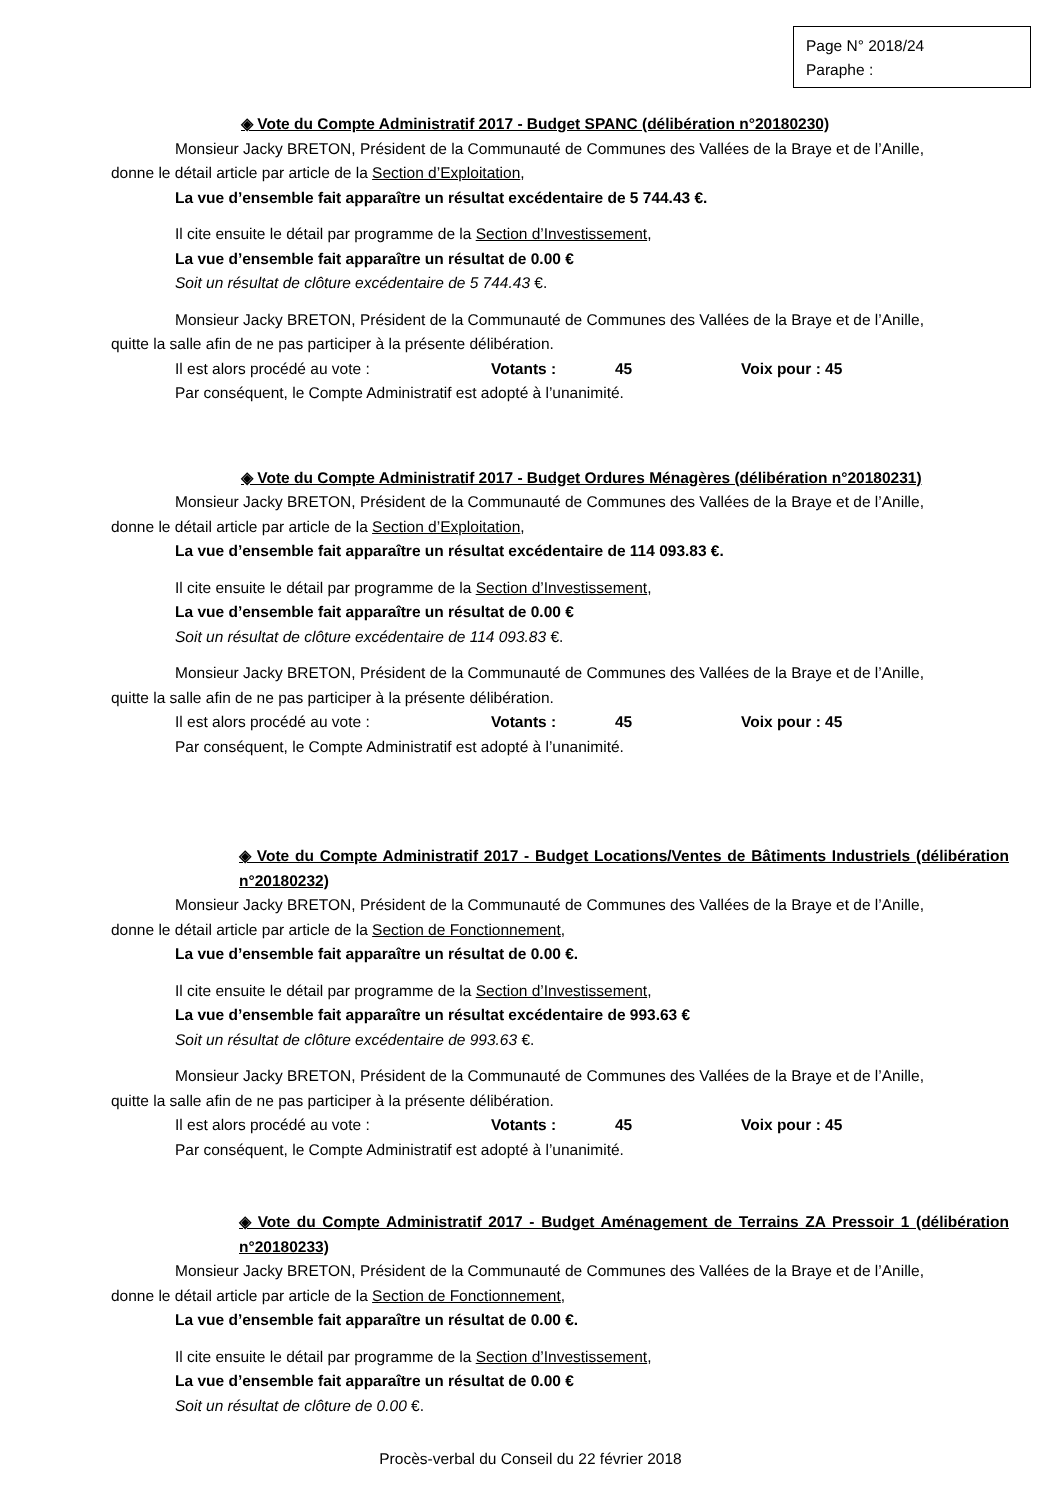Page N° 2018/24
Paraphe :
◈ Vote du Compte Administratif 2017 - Budget SPANC (délibération n°20180230)
Monsieur Jacky BRETON, Président de la Communauté de Communes des Vallées de la Braye et de l’Anille,
donne le détail article par article de la Section d’Exploitation,
La vue d’ensemble fait apparaître un résultat excédentaire de 5 744.43 €.
Il cite ensuite le détail par programme de la Section d’Investissement,
La vue d’ensemble fait apparaître un résultat de 0.00 €
Soit un résultat de clôture excédentaire de 5 744.43 €.
Monsieur Jacky BRETON, Président de la Communauté de Communes des Vallées de la Braye et de l’Anille,
quitte la salle afin de ne pas participer à la présente délibération.
Il est alors procédé au vote : Votants : 45 Voix pour : 45
Par conséquent, le Compte Administratif est adopté à l’unanimité.
◈ Vote du Compte Administratif 2017 - Budget Ordures Ménagères (délibération n°20180231)
Monsieur Jacky BRETON, Président de la Communauté de Communes des Vallées de la Braye et de l’Anille,
donne le détail article par article de la Section d’Exploitation,
La vue d’ensemble fait apparaître un résultat excédentaire de 114 093.83 €.
Il cite ensuite le détail par programme de la Section d’Investissement,
La vue d’ensemble fait apparaître un résultat de 0.00 €
Soit un résultat de clôture excédentaire de 114 093.83 €.
Monsieur Jacky BRETON, Président de la Communauté de Communes des Vallées de la Braye et de l’Anille,
quitte la salle afin de ne pas participer à la présente délibération.
Il est alors procédé au vote : Votants : 45 Voix pour : 45
Par conséquent, le Compte Administratif est adopté à l’unanimité.
◈ Vote du Compte Administratif 2017 - Budget Locations/Ventes de Bâtiments Industriels (délibération n°20180232)
Monsieur Jacky BRETON, Président de la Communauté de Communes des Vallées de la Braye et de l’Anille,
donne le détail article par article de la Section de Fonctionnement,
La vue d’ensemble fait apparaître un résultat de 0.00 €.
Il cite ensuite le détail par programme de la Section d’Investissement,
La vue d’ensemble fait apparaître un résultat excédentaire de 993.63 €
Soit un résultat de clôture excédentaire de 993.63 €.
Monsieur Jacky BRETON, Président de la Communauté de Communes des Vallées de la Braye et de l’Anille,
quitte la salle afin de ne pas participer à la présente délibération.
Il est alors procédé au vote : Votants : 45 Voix pour : 45
Par conséquent, le Compte Administratif est adopté à l’unanimité.
◈ Vote du Compte Administratif 2017 - Budget Aménagement de Terrains ZA Pressoir 1 (délibération n°20180233)
Monsieur Jacky BRETON, Président de la Communauté de Communes des Vallées de la Braye et de l’Anille,
donne le détail article par article de la Section de Fonctionnement,
La vue d’ensemble fait apparaître un résultat de 0.00 €.
Il cite ensuite le détail par programme de la Section d’Investissement,
La vue d’ensemble fait apparaître un résultat de 0.00 €
Soit un résultat de clôture de 0.00 €.
Procès-verbal du Conseil du 22 février 2018